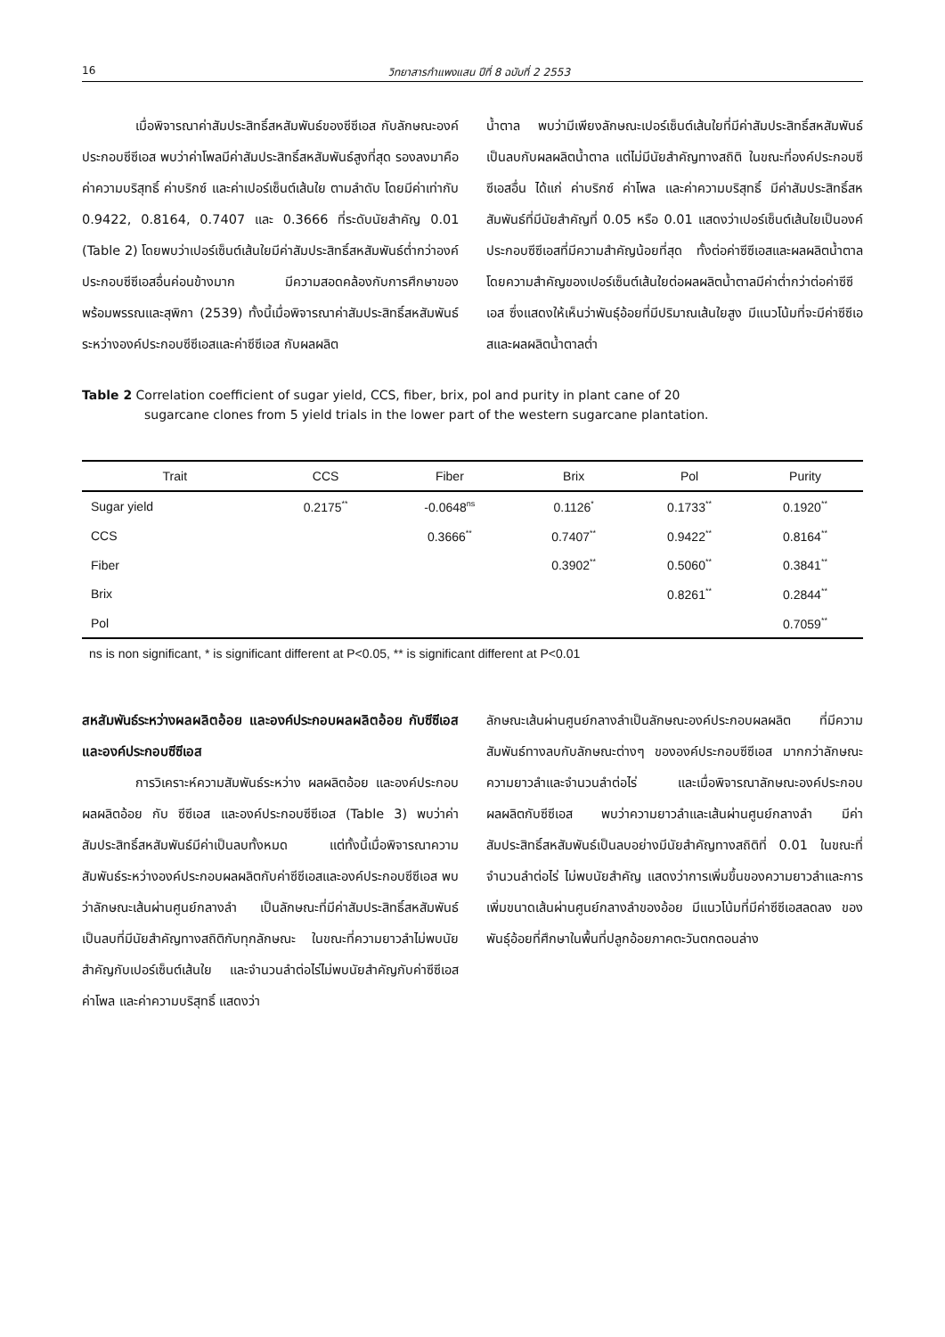16 วิทยาสารกำแพงแสน ปีที่ 8 ฉบับที่ 2 2553
เมื่อพิจารณาค่าสัมประสิทธิ์สหสัมพันธ์ของซีซีเอส กับลักษณะองค์ประกอบซีซีเอส พบว่าค่าโพลมีค่าสัมประสิทธิ์สหสัมพันธ์สูงที่สุด รองลงมาคือ ค่าความบริสุทธิ์ ค่าบริกซ์ และค่าเปอร์เซ็นต์เส้นใย ตามลำดับ โดยมีค่าเท่ากับ 0.9422, 0.8164, 0.7407 และ 0.3666 ที่ระดับนัยสำคัญ 0.01 (Table 2) โดยพบว่าเปอร์เซ็นต์เส้นใยมีค่าสัมประสิทธิ์สหสัมพันธ์ต่ำกว่าองค์ประกอบซีซีเอสอื่นค่อนข้างมาก มีความสอดคล้องกับการศึกษาของพร้อมพรรณและสุพิกา (2539) ทั้งนี้เมื่อพิจารณาค่าสัมประสิทธิ์สหสัมพันธ์ระหว่างองค์ประกอบซีซีเอสและค่าซีซีเอส กับผลผลิต
น้ำตาล พบว่ามีเพียงลักษณะเปอร์เซ็นต์เส้นใยที่มีค่าสัมประสิทธิ์สหสัมพันธ์เป็นลบกับผลผลิตน้ำตาล แต่ไม่มีนัยสำคัญทางสถิติ ในขณะที่องค์ประกอบซีซีเอสอื่น ได้แก่ ค่าบริกซ์ ค่าโพล และค่าความบริสุทธิ์ มีค่าสัมประสิทธิ์สหสัมพันธ์ที่มีนัยสำคัญที่ 0.05 หรือ 0.01 แสดงว่าเปอร์เซ็นต์เส้นใยเป็นองค์ประกอบซีซีเอสที่มีความสำคัญน้อยที่สุด ทั้งต่อค่าซีซีเอสและผลผลิตน้ำตาล โดยความสำคัญของเปอร์เซ็นต์เส้นใยต่อผลผลิตน้ำตาลมีค่าต่ำกว่าต่อค่าซีซีเอส ซึ่งแสดงให้เห็นว่าพันธุ์อ้อยที่มีปริมาณเส้นใยสูง มีแนวโน้มที่จะมีค่าซีซีเอสและผลผลิตน้ำตาลต่ำ
Table 2 Correlation coefficient of sugar yield, CCS, fiber, brix, pol and purity in plant cane of 20
sugarcane clones from 5 yield trials in the lower part of the western sugarcane plantation.
| Trait | CCS | Fiber | Brix | Pol | Purity |
| --- | --- | --- | --- | --- | --- |
| Sugar yield | 0.2175<sup>**</sup> | -0.0648<sup>ns</sup> | 0.1126<sup>*</sup> | 0.1733<sup>**</sup> | 0.1920<sup>**</sup> |
| CCS | | 0.3666<sup>**</sup> | 0.7407<sup>**</sup> | 0.9422<sup>**</sup> | 0.8164<sup>**</sup> |
| Fiber | | | 0.3902<sup>**</sup> | 0.5060<sup>**</sup> | 0.3841<sup>**</sup> |
| Brix | | | | 0.8261<sup>**</sup> | 0.2844<sup>**</sup> |
| Pol | | | | | 0.7059<sup>**</sup> |
ns is non significant, * is significant different at P<0.05, ** is significant different at P<0.01
สหสัมพันธ์ระหว่างผลผลิตอ้อย และองค์ประกอบผลผลิตอ้อย กับซีซีเอส และองค์ประกอบซีซีเอส
การวิเคราะห์ความสัมพันธ์ระหว่าง ผลผลิตอ้อย และองค์ประกอบผลผลิตอ้อย กับ ซีซีเอส และองค์ประกอบซีซีเอส (Table 3) พบว่าค่าสัมประสิทธิ์สหสัมพันธ์มีค่าเป็นลบทั้งหมด แต่ทั้งนี้เมื่อพิจารณาความสัมพันธ์ระหว่างองค์ประกอบผลผลิตกับค่าซีซีเอสและองค์ประกอบซีซีเอส พบว่าลักษณะเส้นผ่านศูนย์กลางลำ เป็นลักษณะที่มีค่าสัมประสิทธิ์สหสัมพันธ์เป็นลบที่มีนัยสำคัญทางสถิติกับทุกลักษณะ ในขณะที่ความยาวลำไม่พบนัยสำคัญกับเปอร์เซ็นต์เส้นใย และจำนวนลำต่อไร่ไม่พบนัยสำคัญกับค่าซีซีเอส ค่าโพล และค่าความบริสุทธิ์ แสดงว่า
ลักษณะเส้นผ่านศูนย์กลางลำเป็นลักษณะองค์ประกอบผลผลิต ที่มีความสัมพันธ์ทางลบกับลักษณะต่างๆ ขององค์ประกอบซีซีเอส มากกว่าลักษณะความยาวลำและจำนวนลำต่อไร่ และเมื่อพิจารณาลักษณะองค์ประกอบผลผลิตกับซีซีเอส พบว่าความยาวลำและเส้นผ่านศูนย์กลางลำ มีค่าสัมประสิทธิ์สหสัมพันธ์เป็นลบอย่างมีนัยสำคัญทางสถิติที่ 0.01 ในขณะที่จำนวนลำต่อไร่ ไม่พบนัยสำคัญ แสดงว่าการเพิ่มขึ้นของความยาวลำและการเพิ่มขนาดเส้นผ่านศูนย์กลางลำของอ้อย มีแนวโน้มที่มีค่าซีซีเอสลดลง ของพันธุ์อ้อยที่ศึกษาในพื้นที่ปลูกอ้อยภาคตะวันตกตอนล่าง